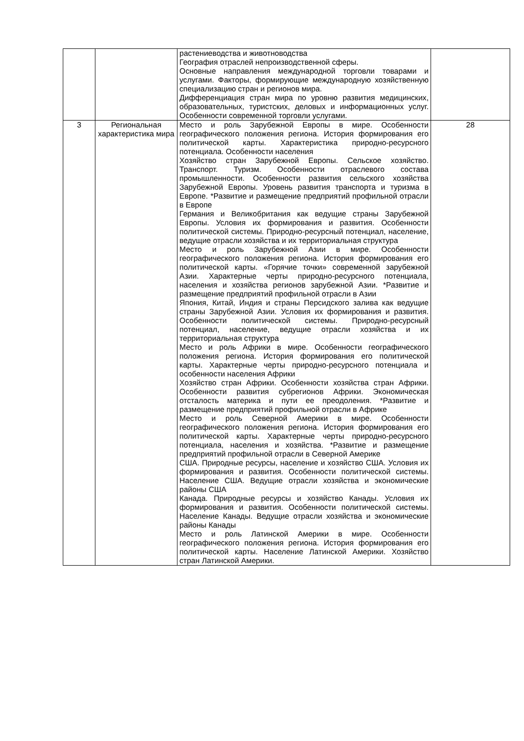| | | растениеводства и животноводства География отраслей непроизводственной сферы. Основные направления международной торговли товарами и услугами. Факторы, формирующие международную хозяйственную специализацию стран и регионов мира. Дифференциация стран мира по уровню развития медицинских, образовательных, туристских, деловых и информационных услуг. Особенности современной торговли услугами. | |
| 3 | Региональная характеристика мира | Место и роль Зарубежной Европы в мире. Особенности географического положения региона. История формирования его политической карты. Характеристика природно-ресурсного потенциала. Особенности населения Хозяйство стран Зарубежной Европы. Сельское хозяйство. Транспорт. Туризм. Особенности отраслевого состава промышленности. Особенности развития сельского хозяйства Зарубежной Европы. Уровень развития транспорта и туризма в Европе. *Развитие и размещение предприятий профильной отрасли в Европе Германия и Великобритания как ведущие страны Зарубежной Европы. Условия их формирования и развития. Особенности политической системы. Природно-ресурсный потенциал, население, ведущие отрасли хозяйства и их территориальная структура Место и роль Зарубежной Азии в мире. Особенности географического положения региона. История формирования его политической карты. «Горячие точки» современной зарубежной Азии. Характерные черты природно-ресурсного потенциала, населения и хозяйства регионов зарубежной Азии. *Развитие и размещение предприятий профильной отрасли в Азии Япония, Китай, Индия и страны Персидского залива как ведущие страны Зарубежной Азии. Условия их формирования и развития. Особенности политической системы. Природно-ресурсный потенциал, население, ведущие отрасли хозяйства и их территориальная структура Место и роль Африки в мире. Особенности географического положения региона. История формирования его политической карты. Характерные черты природно-ресурсного потенциала и особенности населения Африки Хозяйство стран Африки. Особенности хозяйства стран Африки. Особенности развития субрегионов Африки. Экономическая отсталость материка и пути ее преодоления. *Развитие и размещение предприятий профильной отрасли в Африке Место и роль Северной Америки в мире. Особенности географического положения региона. История формирования его политической карты. Характерные черты природно-ресурсного потенциала, населения и хозяйства. *Развитие и размещение предприятий профильной отрасли в Северной Америке США. Природные ресурсы, население и хозяйство США. Условия их формирования и развития. Особенности политической системы. Население США. Ведущие отрасли хозяйства и экономические районы США Канада. Природные ресурсы и хозяйство Канады. Условия их формирования и развития. Особенности политической системы. Население Канады. Ведущие отрасли хозяйства и экономические районы Канады Место и роль Латинской Америки в мире. Особенности географического положения региона. История формирования его политической карты. Население Латинской Америки. Хозяйство стран Латинской Америки. | 28 |